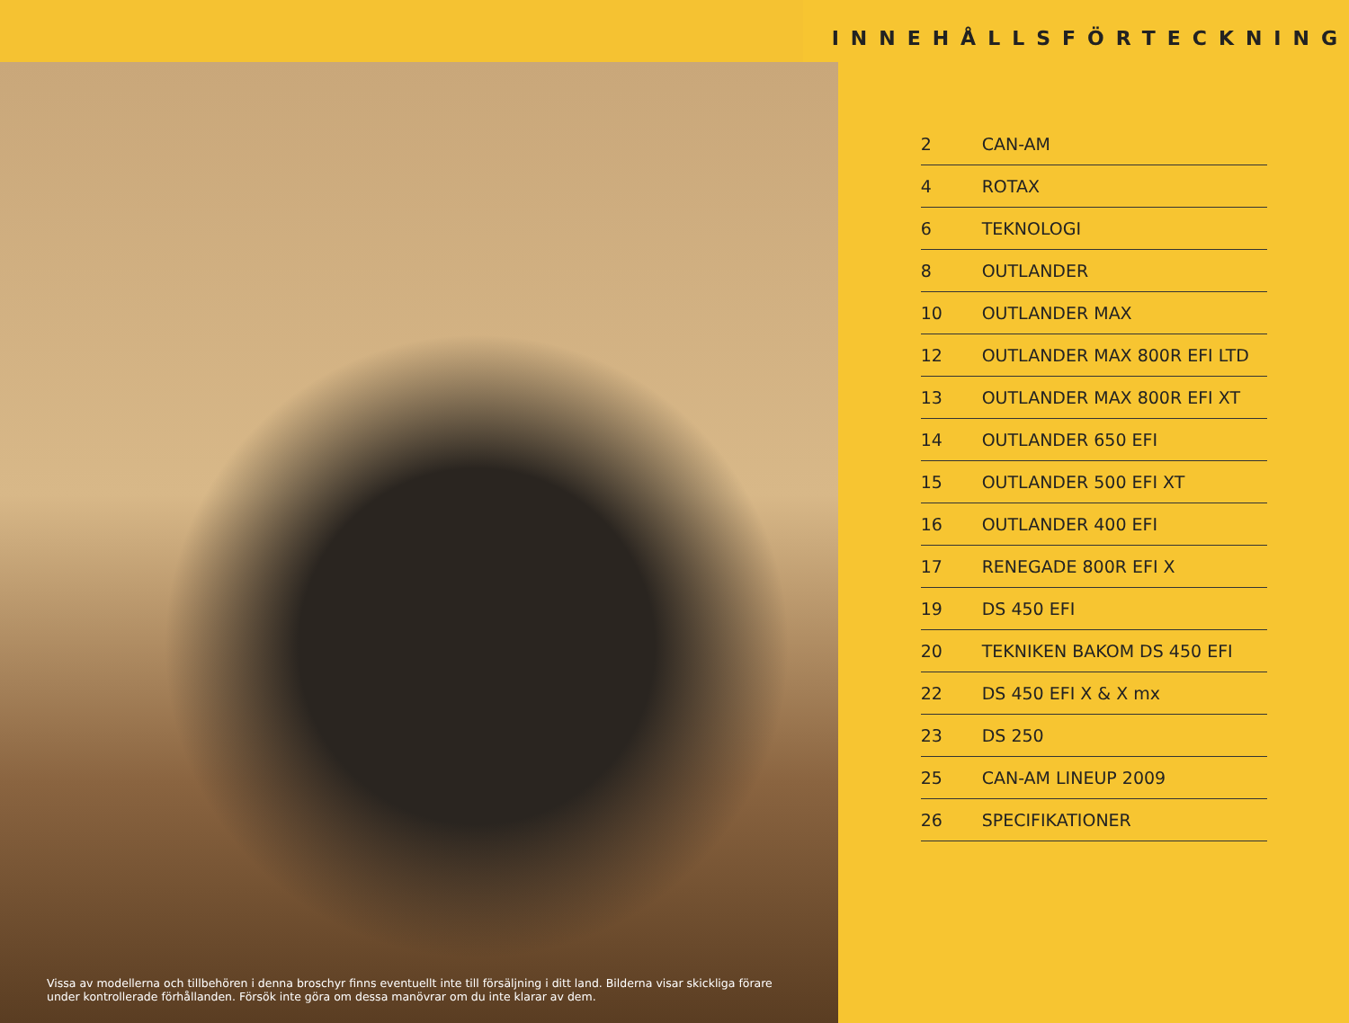Vissa av modellerna och tillbehören i denna broschyr finns eventuellt inte till försäljning i ditt land. Bilderna visar skickliga förare under kontrollerade förhållanden. Försök inte göra om dessa manövrar om du inte klarar av dem.
INNEHÅLLSFÖRTECKNING
| 2 | CAN-AM |
| 4 | ROTAX |
| 6 | TEKNOLOGI |
| 8 | OUTLANDER |
| 10 | OUTLANDER MAX |
| 12 | OUTLANDER MAX 800R EFI LTD |
| 13 | OUTLANDER MAX 800R EFI XT |
| 14 | OUTLANDER 650 EFI |
| 15 | OUTLANDER 500 EFI XT |
| 16 | OUTLANDER 400 EFI |
| 17 | RENEGADE 800R EFI X |
| 19 | DS 450 EFI |
| 20 | TEKNIKEN BAKOM DS 450 EFI |
| 22 | DS 450 EFI X & X mx |
| 23 | DS 250 |
| 25 | CAN-AM LINEUP 2009 |
| 26 | SPECIFIKATIONER |